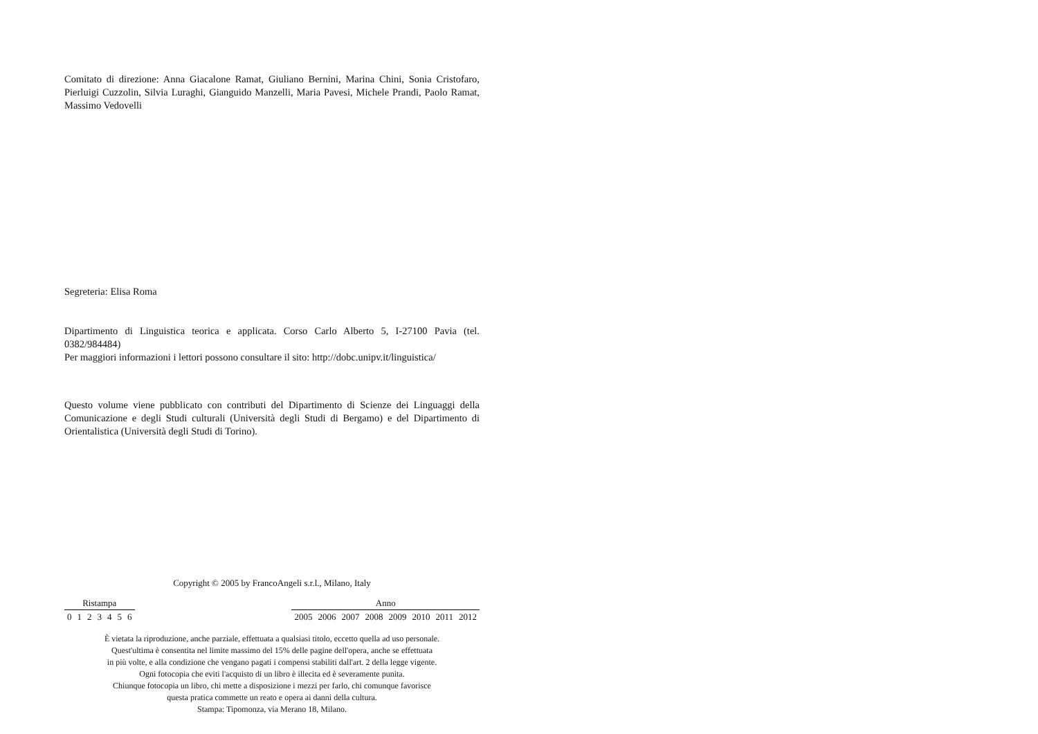Comitato di direzione: Anna Giacalone Ramat, Giuliano Bernini, Marina Chini, Sonia Cristofaro, Pierluigi Cuzzolin, Silvia Luraghi, Gianguido Manzelli, Maria Pavesi, Michele Prandi, Paolo Ramat, Massimo Vedovelli
Segreteria: Elisa Roma
Dipartimento di Linguistica teorica e applicata. Corso Carlo Alberto 5, I-27100 Pavia (tel. 0382/984484)
Per maggiori informazioni i lettori possono consultare il sito: http://dobc.unipv.it/linguistica/
Questo volume viene pubblicato con contributi del Dipartimento di Scienze dei Linguaggi della Comunicazione e degli Studi culturali (Università degli Studi di Bergamo) e del Dipartimento di Orientalistica (Università degli Studi di Torino).
Copyright © 2005 by FrancoAngeli s.r.l., Milano, Italy
| Ristampa | | | | | | |
| --- | --- | --- | --- | --- | --- | --- |
| 0 | 1 | 2 | 3 | 4 | 5 | 6 |
| Anno | | | | | | | |
| --- | --- | --- | --- | --- | --- | --- | --- |
| 2005 | 2006 | 2007 | 2008 | 2009 | 2010 | 2011 | 2012 |
È vietata la riproduzione, anche parziale, effettuata a qualsiasi titolo, eccetto quella ad uso personale.
Quest'ultima è consentita nel limite massimo del 15% delle pagine dell'opera, anche se effettuata
in più volte, e alla condizione che vengano pagati i compensi stabiliti dall'art. 2 della legge vigente.
Ogni fotocopia che eviti l'acquisto di un libro è illecita ed è severamente punita.
Chiunque fotocopia un libro, chi mette a disposizione i mezzi per farlo, chi comunque favorisce
questa pratica commette un reato e opera ai danni della cultura.
Stampa: Tipomonza, via Merano 18, Milano.